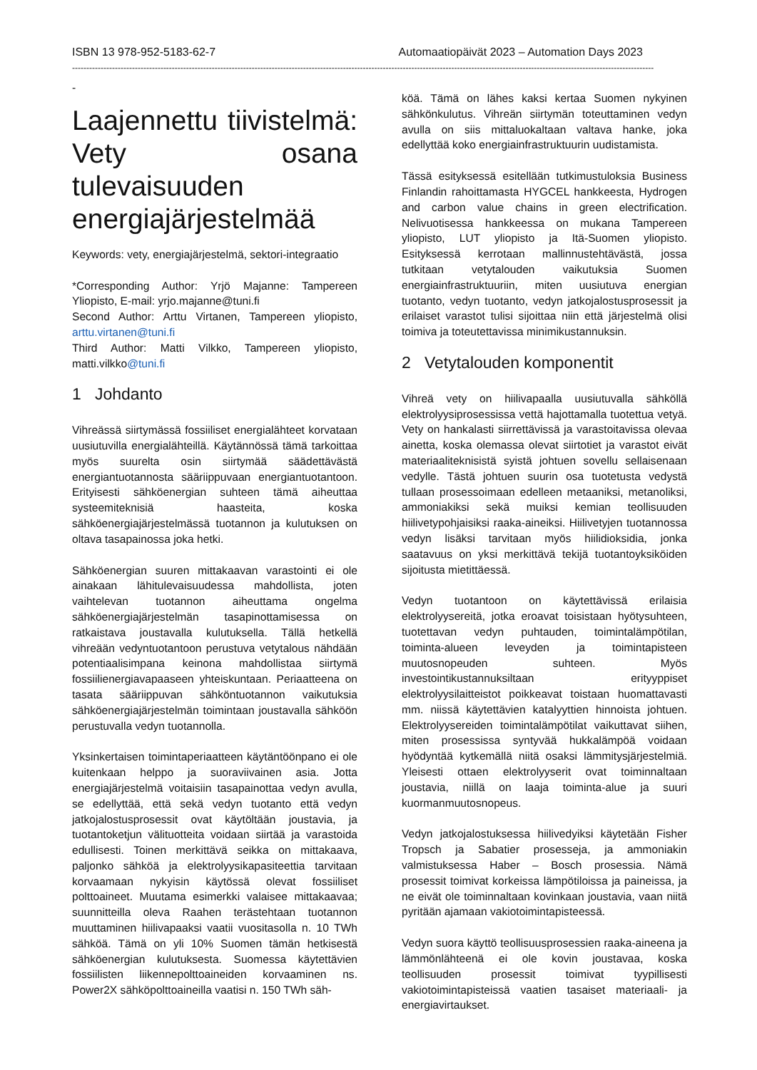ISBN 13 978-952-5183-62-7 Automaatiopäivät 2023 – Automation Days 2023
------------------------------------------------------------------------------------------------------------------------------------------------------------------------------------------------------------
-
Laajennettu tiivistelmä: Vety osana tulevaisuuden energiajärjestelmää
Keywords: vety, energiajärjestelmä, sektori-integraatio
*Corresponding Author: Yrjö Majanne: Tampereen Yliopisto, E-mail: yrjo.majanne@tuni.fi
Second Author: Arttu Virtanen, Tampereen yliopisto, arttu.virtanen@tuni.fi
Third Author: Matti Vilkko, Tampereen yliopisto, matti.vilkko@tuni.fi
1 Johdanto
Vihreässä siirtymässä fossiiliset energialähteet korvataan uusiutuvilla energialähteillä. Käytännössä tämä tarkoittaa myös suurelta osin siirtymää säädettävästä energiantuotannosta sääriippuvaan energiantuotantoon. Erityisesti sähköenergian suhteen tämä aiheuttaa systeemiteknisiä haasteita, koska sähköenergiajärjestelmässä tuotannon ja kulutuksen on oltava tasapainossa joka hetki.
Sähköenergian suuren mittakaavan varastointi ei ole ainakaan lähitulevaisuudessa mahdollista, joten vaihtelevan tuotannon aiheuttama ongelma sähköenergiajärjestelmän tasapinottamisessa on ratkaistava joustavalla kulutuksella. Tällä hetkellä vihreään vedyntuotantoon perustuva vetytalous nähdään potentiaalisimpana keinona mahdollistaa siirtymä fossiilienergiavapaaseen yhteiskuntaan. Periaatteena on tasata sääriippuvan sähköntuotannon vaikutuksia sähköenergiajärjestelmän toimintaan joustavalla sähköön perustuvalla vedyn tuotannolla.
Yksinkertaisen toimintaperiaatteen käytäntöönpano ei ole kuitenkaan helppo ja suoraviivainen asia. Jotta energiajärjestelmä voitaisiin tasapainottaa vedyn avulla, se edellyttää, että sekä vedyn tuotanto että vedyn jatkojalostusprosessit ovat käytöltään joustavia, ja tuotantoketjun välituotteita voidaan siirtää ja varastoida edullisesti. Toinen merkittävä seikka on mittakaava, paljonko sähköä ja elektrolyysikapasiteettia tarvitaan korvaamaan nykyisin käytössä olevat fossiiliset polttoaineet. Muutama esimerkki valaisee mittakaavaa; suunnitteilla oleva Raahen terästehtaan tuotannon muuttaminen hiilivapaaksi vaatii vuositasolla n. 10 TWh sähköä. Tämä on yli 10% Suomen tämän hetkisestä sähköenergian kulutuksesta. Suomessa käytettävien fossiilisten liikennepolttoaineiden korvaaminen ns. Power2X sähköpolttoaineilla vaatisi n. 150 TWh säh-
köä. Tämä on lähes kaksi kertaa Suomen nykyinen sähkönkulutus. Vihreän siirtymän toteuttaminen vedyn avulla on siis mittaluokaltaan valtava hanke, joka edellyttää koko energiainfrastruktuurin uudistamista.
Tässä esityksessä esitellään tutkimustuloksia Business Finlandin rahoittamasta HYGCEL hankkeesta, Hydrogen and carbon value chains in green electrification. Nelivuotisessa hankkeessa on mukana Tampereen yliopisto, LUT yliopisto ja Itä-Suomen yliopisto. Esityksessä kerrotaan mallinnustehtävästä, jossa tutkitaan vetytalouden vaikutuksia Suomen energiainfrastruktuuriin, miten uusiutuva energian tuotanto, vedyn tuotanto, vedyn jatkojalostusprosessit ja erilaiset varastot tulisi sijoittaa niin että järjestelmä olisi toimiva ja toteutettavissa minimikustannuksin.
2 Vetytalouden komponentit
Vihreä vety on hiilivapaalla uusiutuvalla sähköllä elektrolyysiprosessissa vettä hajottamalla tuotettua vetyä. Vety on hankalasti siirrettävissä ja varastoitavissa olevaa ainetta, koska olemassa olevat siirtotiet ja varastot eivät materiaaliteknisistä syistä johtuen sovellu sellaisenaan vedylle. Tästä johtuen suurin osa tuotetusta vedystä tullaan prosessoimaan edelleen metaaniksi, metanoliksi, ammoniakiksi sekä muiksi kemian teollisuuden hiilivetypohjaisiksi raaka-aineiksi. Hiilivetyjen tuotannossa vedyn lisäksi tarvitaan myös hiilidioksidia, jonka saatavuus on yksi merkittävä tekijä tuotantoyksiköiden sijoitusta mietittäessä.
Vedyn tuotantoon on käytettävissä erilaisia elektrolyysereitä, jotka eroavat toisistaan hyötysuhteen, tuotettavan vedyn puhtauden, toimintalämpötilan, toiminta-alueen leveyden ja toimintapisteen muutosnopeuden suhteen. Myös investointikustannuksiltaan erityyppiset elektrolyysilaitteistot poikkeavat toistaan huomattavasti mm. niissä käytettävien katalyyttien hinnoista johtuen. Elektrolyysereiden toimintalämpötilat vaikuttavat siihen, miten prosessissa syntyvää hukkalämpöä voidaan hyödyntää kytkemällä niitä osaksi lämmitysjärjestelmiä. Yleisesti ottaen elektrolyyserit ovat toiminnaltaan joustavia, niillä on laaja toiminta-alue ja suuri kuormanmuutosnopeus.
Vedyn jatkojalostuksessa hiilivedyiksi käytetään Fisher Tropsch ja Sabatier prosesseja, ja ammoniakin valmistuksessa Haber – Bosch prosessia. Nämä prosessit toimivat korkeissa lämpötiloissa ja paineissa, ja ne eivät ole toiminnaltaan kovinkaan joustavia, vaan niitä pyritään ajamaan vakiotoimintapisteessä.
Vedyn suora käyttö teollisuusprosessien raaka-aineena ja lämmönlähteenä ei ole kovin joustavaa, koska teollisuuden prosessit toimivat tyypillisesti vakiotoimintapisteissä vaatien tasaiset materiaali- ja energiavirtaukset.